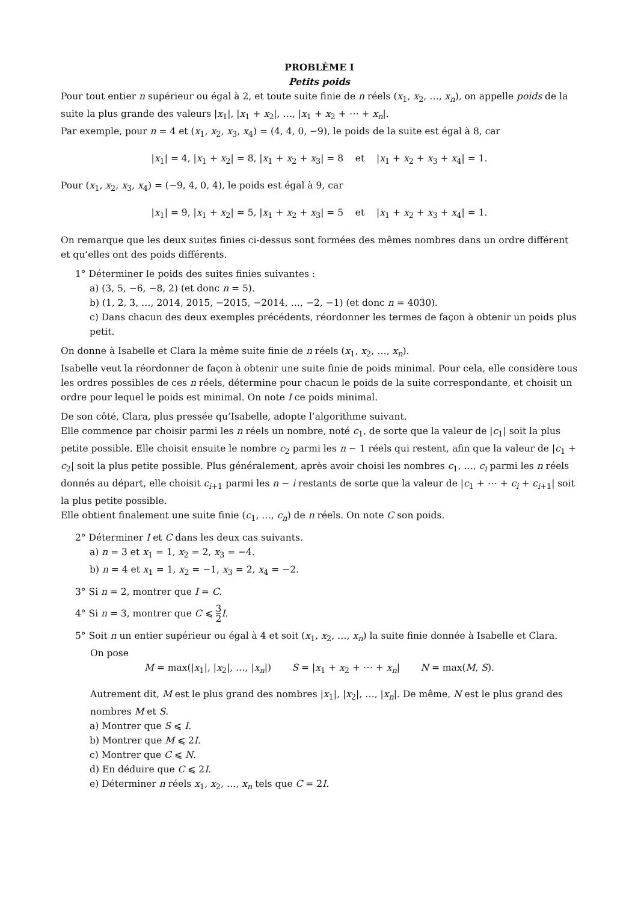PROBLÈME I
Petits poids
Pour tout entier n supérieur ou égal à 2, et toute suite finie de n réels (x<sub>1</sub>, x<sub>2</sub>, …, x<sub>n</sub>), on appelle poids de la suite la plus grande des valeurs |x<sub>1</sub>|, |x<sub>1</sub> + x<sub>2</sub>|, …, |x<sub>1</sub> + x<sub>2</sub> + ⋯ + x<sub>n</sub>|.
Par exemple, pour n = 4 et (x<sub>1</sub>, x<sub>2</sub>, x<sub>3</sub>, x<sub>4</sub>) = (4, 4, 0, −9), le poids de la suite est égal à 8, car
|x<sub>1</sub>| = 4, |x<sub>1</sub> + x<sub>2</sub>| = 8, |x<sub>1</sub> + x<sub>2</sub> + x<sub>3</sub>| = 8 et |x<sub>1</sub> + x<sub>2</sub> + x<sub>3</sub> + x<sub>4</sub>| = 1.
Pour (x<sub>1</sub>, x<sub>2</sub>, x<sub>3</sub>, x<sub>4</sub>) = (−9, 4, 0, 4), le poids est égal à 9, car
|x<sub>1</sub>| = 9, |x<sub>1</sub> + x<sub>2</sub>| = 5, |x<sub>1</sub> + x<sub>2</sub> + x<sub>3</sub>| = 5 et |x<sub>1</sub> + x<sub>2</sub> + x<sub>3</sub> + x<sub>4</sub>| = 1.
On remarque que les deux suites finies ci-dessus sont formées des mêmes nombres dans un ordre différent et qu’elles ont des poids différents.
1° Déterminer le poids des suites finies suivantes :
a) (3, 5, −6, −8, 2) (et donc n = 5).
b) (1, 2, 3, …, 2014, 2015, −2015, −2014, …, −2, −1) (et donc n = 4030).
c) Dans chacun des deux exemples précédents, réordonner les termes de façon à obtenir un poids plus petit.
On donne à Isabelle et Clara la même suite finie de n réels (x<sub>1</sub>, x<sub>2</sub>, …, x<sub>n</sub>).
Isabelle veut la réordonner de façon à obtenir une suite finie de poids minimal. Pour cela, elle considère tous les ordres possibles de ces n réels, détermine pour chacun le poids de la suite correspondante, et choisit un ordre pour lequel le poids est minimal. On note I ce poids minimal.
De son côté, Clara, plus pressée qu’Isabelle, adopte l’algorithme suivant.
Elle commence par choisir parmi les n réels un nombre, noté c<sub>1</sub>, de sorte que la valeur de |c<sub>1</sub>| soit la plus petite possible. Elle choisit ensuite le nombre c<sub>2</sub> parmi les n − 1 réels qui restent, afin que la valeur de |c<sub>1</sub> + c<sub>2</sub>| soit la plus petite possible. Plus généralement, après avoir choisi les nombres c<sub>1</sub>, …, c<sub>i</sub> parmi les n réels donnés au départ, elle choisit c<sub>i+1</sub> parmi les n − i restants de sorte que la valeur de |c<sub>1</sub> + ⋯ + c<sub>i</sub> + c<sub>i+1</sub>| soit la plus petite possible.
Elle obtient finalement une suite finie (c<sub>1</sub>, …, c<sub>n</sub>) de n réels. On note C son poids.
2° Déterminer I et C dans les deux cas suivants.
a) n = 3 et x<sub>1</sub> = 1, x<sub>2</sub> = 2, x<sub>3</sub> = −4.
b) n = 4 et x<sub>1</sub> = 1, x<sub>2</sub> = −1, x<sub>3</sub> = 2, x<sub>4</sub> = −2.
3° Si n = 2, montrer que I = C.
4° Si n = 3, montrer que C ⩽ 3 2 I.
5° Soit n un entier supérieur ou égal à 4 et soit (x<sub>1</sub>, x<sub>2</sub>, …, x<sub>n</sub>) la suite finie donnée à Isabelle et Clara.
On pose
M = max(|x<sub>1</sub>|, |x<sub>2</sub>|, …, |x<sub>n</sub>|) S = |x<sub>1</sub> + x<sub>2</sub> + ⋯ + x<sub>n</sub>| N = max(M, S).
Autrement dit, M est le plus grand des nombres |x<sub>1</sub>|, |x<sub>2</sub>|, …, |x<sub>n</sub>|. De même, N est le plus grand des nombres M et S.
a) Montrer que S ⩽ I.
b) Montrer que M ⩽ 2I.
c) Montrer que C ⩽ N.
d) En déduire que C ⩽ 2I.
e) Déterminer n réels x<sub>1</sub>, x<sub>2</sub>, …, x<sub>n</sub> tels que C = 2I.